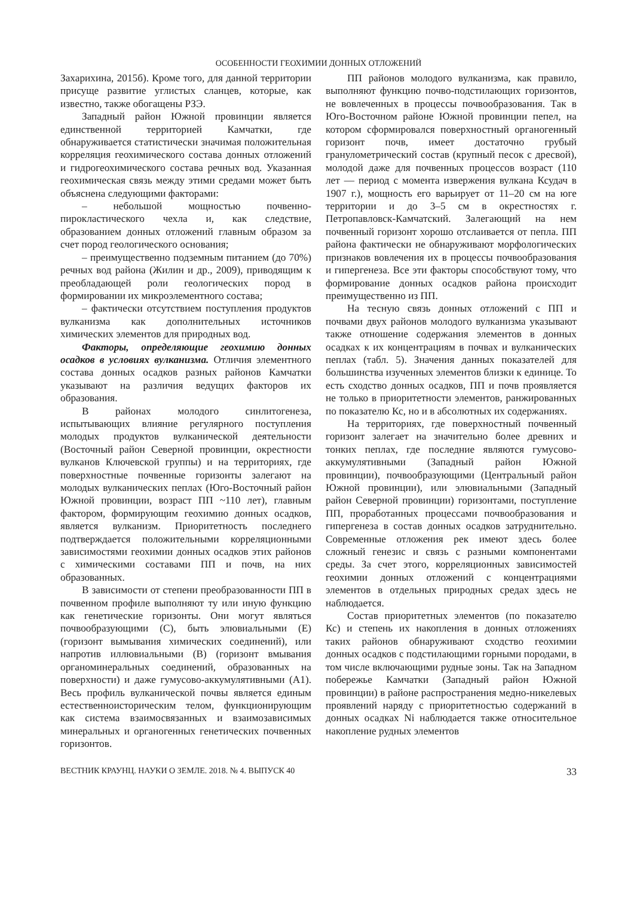ОСОБЕННОСТИ ГЕОХИМИИ ДОННЫХ ОТЛОЖЕНИЙ
Захарихина, 2015б). Кроме того, для данной территории присуще развитие углистых сланцев, которые, как известно, также обогащены РЗЭ.
Западный район Южной провинции является единственной территорией Камчатки, где обнаруживается статистически значимая положительная корреляция геохимического состава донных отложений и гидрогеохимического состава речных вод. Указанная геохимическая связь между этими средами может быть объяснена следующими факторами:
– небольшой мощностью почвенно-пирокластического чехла и, как следствие, образованием донных отложений главным образом за счет пород геологического основания;
– преимущественно подземным питанием (до 70%) речных вод района (Жилин и др., 2009), приводящим к преобладающей роли геологических пород в формировании их микроэлементного состава;
– фактически отсутствием поступления продуктов вулканизма как дополнительных источников химических элементов для природных вод.
Факторы, определяющие геохимию донных осадков в условиях вулканизма. Отличия элементного состава донных осадков разных районов Камчатки указывают на различия ведущих факторов их образования.
В районах молодого синлитогенеза, испытывающих влияние регулярного поступления молодых продуктов вулканической деятельности (Восточный район Северной провинции, окрестности вулканов Ключевской группы) и на территориях, где поверхностные почвенные горизонты залегают на молодых вулканических пеплах (Юго-Восточный район Южной провинции, возраст ПП ~110 лет), главным фактором, формирующим геохимию донных осадков, является вулканизм. Приоритетность последнего подтверждается положительными корреляционными зависимостями геохимии донных осадков этих районов с химическими составами ПП и почв, на них образованных.
В зависимости от степени преобразованности ПП в почвенном профиле выполняют ту или иную функцию как генетические горизонты. Они могут являться почвообразующими (С), быть элювиальными (Е) (горизонт вымывания химических соединений), или напротив иллювиальными (В) (горизонт вмывания органоминеральных соединений, образованных на поверхности) и даже гумусово-аккумулятивными (А1). Весь профиль вулканической почвы является единым естественноисторическим телом, функционирующим как система взаимосвязанных и взаимозависимых минеральных и органогенных генетических почвенных горизонтов.
ПП районов молодого вулканизма, как правило, выполняют функцию почво-подстилающих горизонтов, не вовлеченных в процессы почвообразования. Так в Юго-Восточном районе Южной провинции пепел, на котором сформировался поверхностный органогенный горизонт почв, имеет достаточно грубый гранулометрический состав (крупный песок с дресвой), молодой даже для почвенных процессов возраст (110 лет — период с момента извержения вулкана Ксудач в 1907 г.), мощность его варьирует от 11–20 см на юге территории и до 3–5 см в окрестностях г. Петропавловск-Камчатский. Залегающий на нем почвенный горизонт хорошо отслаивается от пепла. ПП района фактически не обнаруживают морфологических признаков вовлечения их в процессы почвообразования и гипергенеза. Все эти факторы способствуют тому, что формирование донных осадков района происходит преимущественно из ПП.
На тесную связь донных отложений с ПП и почвами двух районов молодого вулканизма указывают также отношение содержания элементов в донных осадках к их концентрациям в почвах и вулканических пеплах (табл. 5). Значения данных показателей для большинства изученных элементов близки к единице. То есть сходство донных осадков, ПП и почв проявляется не только в приоритетности элементов, ранжированных по показателю Кс, но и в абсолютных их содержаниях.
На территориях, где поверхностный почвенный горизонт залегает на значительно более древних и тонких пеплах, где последние являются гумусово-аккумулятивными (Западный район Южной провинции), почвообразующими (Центральный район Южной провинции), или элювиальными (Западный район Северной провинции) горизонтами, поступление ПП, проработанных процессами почвообразования и гипергенеза в состав донных осадков затруднительно. Современные отложения рек имеют здесь более сложный генезис и связь с разными компонентами среды. За счет этого, корреляционных зависимостей геохимии донных отложений с концентрациями элементов в отдельных природных средах здесь не наблюдается.
Состав приоритетных элементов (по показателю Кс) и степень их накопления в донных отложениях таких районов обнаруживают сходство геохимии донных осадков с подстилающими горными породами, в том числе включающими рудные зоны. Так на Западном побережье Камчатки (Западный район Южной провинции) в районе распространения медно-никелевых проявлений наряду с приоритетностью содержаний в донных осадках Ni наблюдается также относительное накопление рудных элементов
ВЕСТНИК КРАУНЦ. НАУКИ О ЗЕМЛЕ. 2018. № 4. ВЫПУСК 40 33